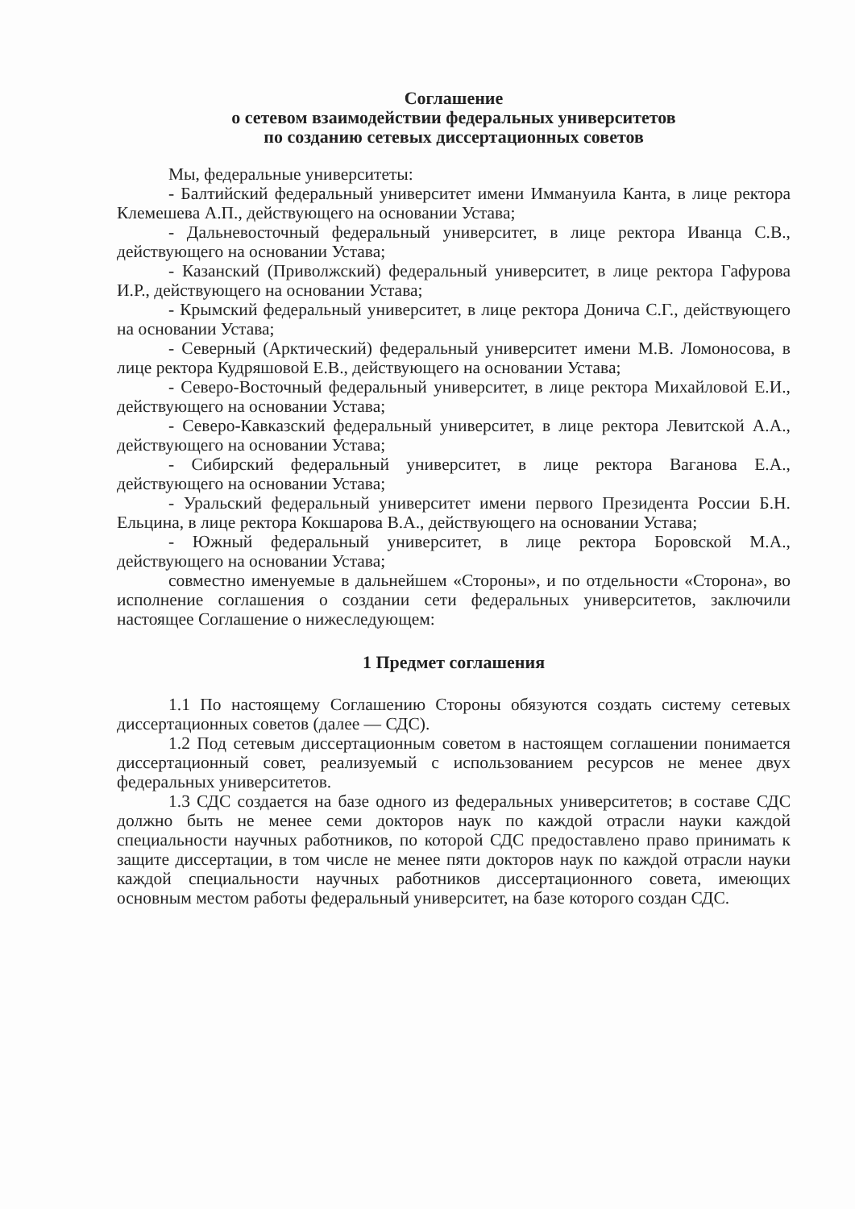Соглашение
о сетевом взаимодействии федеральных университетов
по созданию сетевых диссертационных советов
Мы, федеральные университеты:
- Балтийский федеральный университет имени Иммануила Канта, в лице ректора Клемешева А.П., действующего на основании Устава;
- Дальневосточный федеральный университет, в лице ректора Иванца С.В., действующего на основании Устава;
- Казанский (Приволжский) федеральный университет, в лице ректора Гафурова И.Р., действующего на основании Устава;
- Крымский федеральный университет, в лице ректора Донича С.Г., действующего на основании Устава;
- Северный (Арктический) федеральный университет имени М.В. Ломоносова, в лице ректора Кудряшовой Е.В., действующего на основании Устава;
- Северо-Восточный федеральный университет, в лице ректора Михайловой Е.И., действующего на основании Устава;
- Северо-Кавказский федеральный университет, в лице ректора Левитской А.А., действующего на основании Устава;
- Сибирский федеральный университет, в лице ректора Ваганова Е.А., действующего на основании Устава;
- Уральский федеральный университет имени первого Президента России Б.Н. Ельцина, в лице ректора Кокшарова В.А., действующего на основании Устава;
- Южный федеральный университет, в лице ректора Боровской М.А., действующего на основании Устава;
совместно именуемые в дальнейшем «Стороны», и по отдельности «Сторона», во исполнение соглашения о создании сети федеральных университетов, заключили настоящее Соглашение о нижеследующем:
1 Предмет соглашения
1.1 По настоящему Соглашению Стороны обязуются создать систему сетевых диссертационных советов (далее — СДС).
1.2 Под сетевым диссертационным советом в настоящем соглашении понимается диссертационный совет, реализуемый с использованием ресурсов не менее двух федеральных университетов.
1.3 СДС создается на базе одного из федеральных университетов; в составе СДС должно быть не менее семи докторов наук по каждой отрасли науки каждой специальности научных работников, по которой СДС предоставлено право принимать к защите диссертации, в том числе не менее пяти докторов наук по каждой отрасли науки каждой специальности научных работников диссертационного совета, имеющих основным местом работы федеральный университет, на базе которого создан СДС.